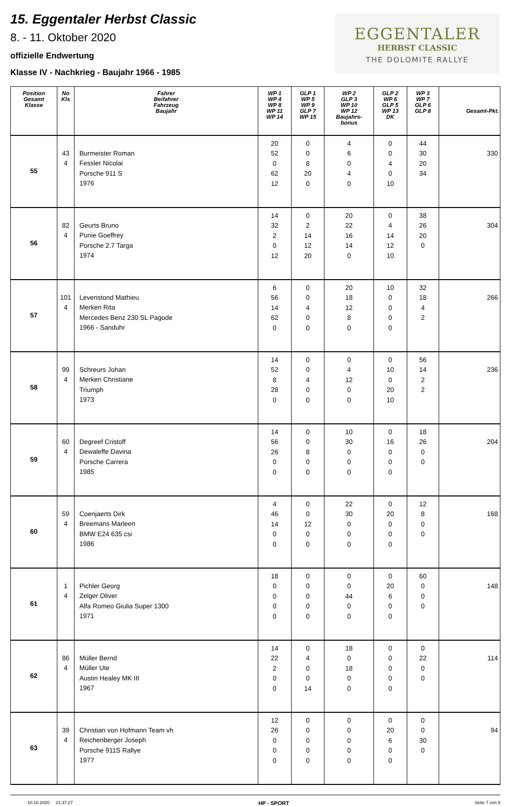15. Eggentaler Herbst Classic
8. - 11. Oktober 2020
offizielle Endwertung
Klasse IV - Nachkrieg - Baujahr 1966 - 1985
EGGENTALER
HERBST CLASSIC
THE DOLOMITE RALLYE
| Position Gesamt Klasse | No Kls | Fahrer Beifahrer Fahrzeug Baujahr | WP 1 WP 4 WP 8 WP 11 WP 14 | GLP 1 WP 5 WP 9 GLP 7 WP 15 | WP 2 GLP 3 WP 10 WP 12 Baujahrs- bonus | GLP 2 WP 6 GLP 5 WP 13 DK | WP 3 WP 7 GLP 6 GLP 8 | Gesamt-Pkt. |
| --- | --- | --- | --- | --- | --- | --- | --- | --- |
| 55 | 43 4 | Burmeister Roman Fessler Nicolai Porsche 911 S 1976 | 20 52 0 62 12 | 0 0 8 20 0 | 4 6 0 4 0 | 0 0 4 0 10 | 44 30 20 34 | 330 |
| 56 | 82 4 | Geurts Bruno Punie Goeffrey Porsche 2.7 Targa 1974 | 14 32 2 0 12 | 0 2 14 12 20 | 20 22 16 14 0 | 0 4 14 12 10 | 38 26 20 0 | 304 |
| 57 | 101 4 | Levenstond Mathieu Merken Rita Mercedes Benz 230 SL Pagode 1966 - Sanduhr | 6 56 14 62 0 | 0 0 4 0 0 | 20 18 12 8 0 | 10 0 0 0 0 | 32 18 4 2 | 266 |
| 58 | 99 4 | Schreurs Johan Merken Christiane Triumph 1973 | 14 52 8 28 0 | 0 0 4 0 0 | 0 4 12 0 0 | 0 10 0 20 10 | 56 14 2 2 | 236 |
| 59 | 60 4 | Degreef Cristoff Dewaleffe Davina Porsche Carrera 1985 | 14 56 26 0 0 | 0 0 8 0 0 | 10 30 0 0 0 | 0 16 0 0 0 | 18 26 0 0 | 204 |
| 60 | 59 4 | Coenjaerts Dirk Breemans Marleen BMW E24 635 csi 1986 | 4 46 14 0 0 | 0 0 12 0 0 | 22 30 0 0 0 | 0 20 0 0 0 | 12 8 0 0 | 168 |
| 61 | 1 4 | Pichler Georg Zelger Oliver Alfa Romeo Giulia Super 1300 1971 | 18 0 0 0 0 | 0 0 0 0 0 | 0 0 44 0 0 | 0 20 6 0 0 | 60 0 0 0 | 148 |
| 62 | 86 4 | Müller Bernd Müller Ute Austin Healey MK III 1967 | 14 22 2 0 0 | 0 4 0 0 14 | 18 0 18 0 0 | 0 0 0 0 0 | 0 22 0 0 | 114 |
| 63 | 39 4 | Christian von Hofmann Team vh Reichenberger Joseph Porsche 911S Rallye 1977 | 12 26 0 0 0 | 0 0 0 0 0 | 0 0 0 0 0 | 0 20 6 0 0 | 0 0 30 0 | 94 |
10.10.2020 21:37:27 HP - SPORT Seite 7 von 8